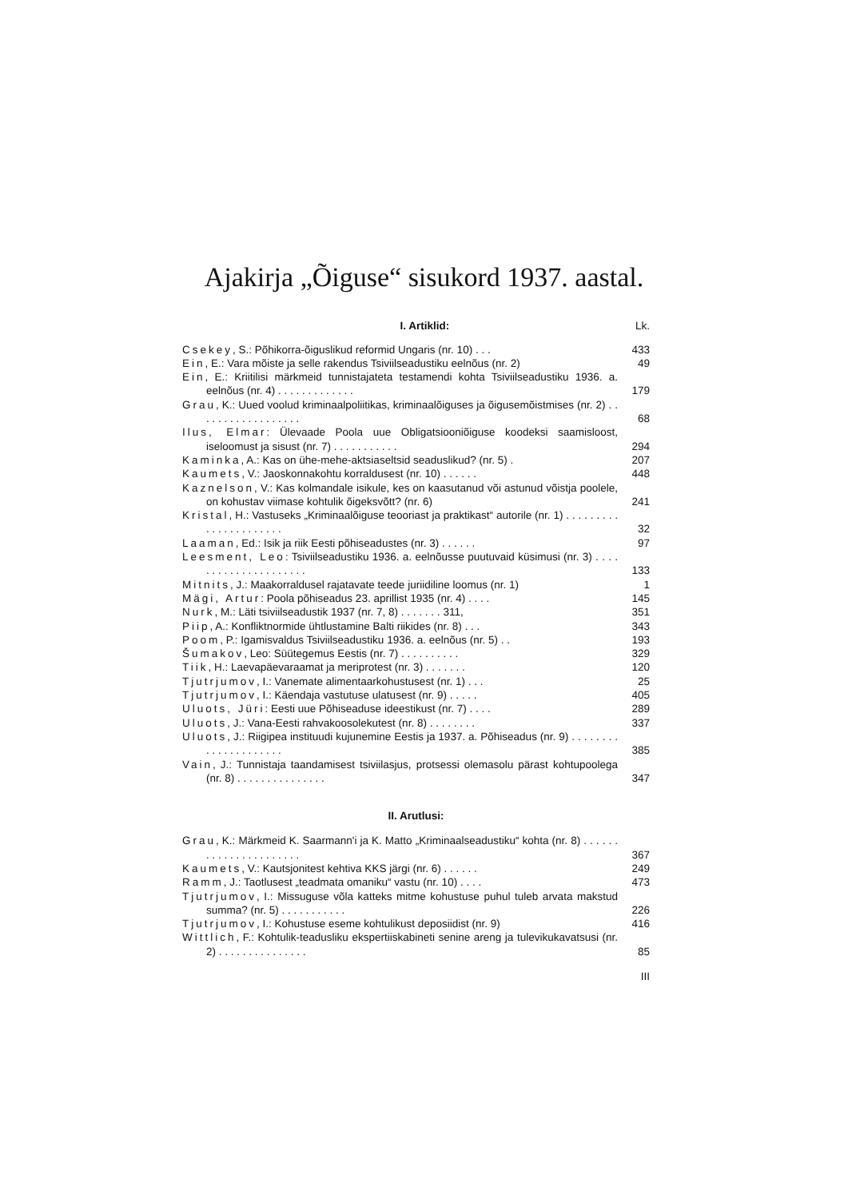Ajakirja „Õiguse“ sisukord 1937. aastal.
I. Artiklid: Lk.
Csekey, S.: Põhikorra-õiguslikud reformid Ungaris (nr. 10) . . .
433
Ein, E.: Vara mõiste ja selle rakendus Tsiviilseadustiku eelnõus (nr. 2)
49
Ein, E.: Kriitilisi märkmeid tunnistajateta testamendi kohta Tsiviilseadustiku 1936. a. eelnõus (nr. 4) . . . . . . . . . . . . .
179
Grau, K.: Uued voolud kriminaalpoliitikas, kriminaalõiguses ja õigusemõistmises (nr. 2) . . . . . . . . . . . . . . . . . .
68
Ilus, Elmar: Ülevaade Poola uue Obligatsiooniõiguse koodeksi saamisloost, iseloomust ja sisust (nr. 7) . . . . . . . . . . .
294
Kaminka, A.: Kas on ühe-mehe-aktsiaseltsid seaduslikud? (nr. 5) .
207
Kaumets, V.: Jaoskonnakohtu korraldusest (nr. 10) . . . . . .
448
Kaznelson, V.: Kas kolmandale isikule, kes on kaasutanud või astunud võistja poolele, on kohustav viimase kohtulik õigeksvõtt? (nr. 6)
241
Kristal, H.: Vastuseks „Kriminaalõiguse teooriast ja praktikast“ autorile (nr. 1) . . . . . . . . . . . . . . . . . . . . . .
32
Laaman, Ed.: Isik ja riik Eesti põhiseadustes (nr. 3) . . . . . .
97
Leesment, Leo: Tsiviilseadustiku 1936. a. eelnõusse puutuvaid küsimusi (nr. 3) . . . . . . . . . . . . . . . . . . . . .
133
Mitnits, J.: Maakorraldusel rajatavate teede juriidiline loomus (nr. 1)
1
Mägi, Artur: Poola põhiseadus 23. aprillist 1935 (nr. 4) . . . .
145
Nurk, M.: Läti tsiviilseadustik 1937 (nr. 7, 8) . . . . . . . 311,
351
Piip, A.: Konfliktnormide ühtlustamine Balti riikides (nr. 8) . . .
343
Poom, P.: Igamisvaldus Tsiviilseadustiku 1936. a. eelnõus (nr. 5) . .
193
Šumakov, Leo: Süütegemus Eestis (nr. 7) . . . . . . . . . .
329
Tiik, H.: Laevapäevaraamat ja meriprotest (nr. 3) . . . . . . .
120
Tjutrjumov, I.: Vanemate alimentaarkohustusest (nr. 1) . . .
25
Tjutrjumov, I.: Käendaja vastutuse ulatusest (nr. 9) . . . . .
405
Uluots, Jüri: Eesti uue Põhiseaduse ideestikust (nr. 7) . . . .
289
Uluots, J.: Vana-Eesti rahvakoosolekutest (nr. 8) . . . . . . . .
337
Uluots, J.: Riigipea instituudi kujunemine Eestis ja 1937. a. Põhiseadus (nr. 9) . . . . . . . . . . . . . . . . . . . . .
385
Vain, J.: Tunnistaja taandamisest tsiviilasjus, protsessi olemasolu pärast kohtupoolega (nr. 8) . . . . . . . . . . . . . . .
347
II. Arutlusi:
Grau, K.: Märkmeid K. Saarmann'i ja K. Matto „Kriminaalseadustiku“ kohta (nr. 8) . . . . . . . . . . . . . . . . . . . . . .
367
Kaumets, V.: Kautsjonitest kehtiva KKS järgi (nr. 6) . . . . . .
249
Ramm, J.: Taotlusest „teadmata omaniku“ vastu (nr. 10) . . . .
473
Tjutrjumov, I.: Missuguse võla katteks mitme kohustuse puhul tuleb arvata makstud summa? (nr. 5) . . . . . . . . . . .
226
Tjutrjumov, I.: Kohustuse eseme kohtulikust deposiidist (nr. 9)
416
Wittlich, F.: Kohtulik-teadusliku ekspertiiskabineti senine areng ja tulevikukavatsusi (nr. 2) . . . . . . . . . . . . . . .
85
III